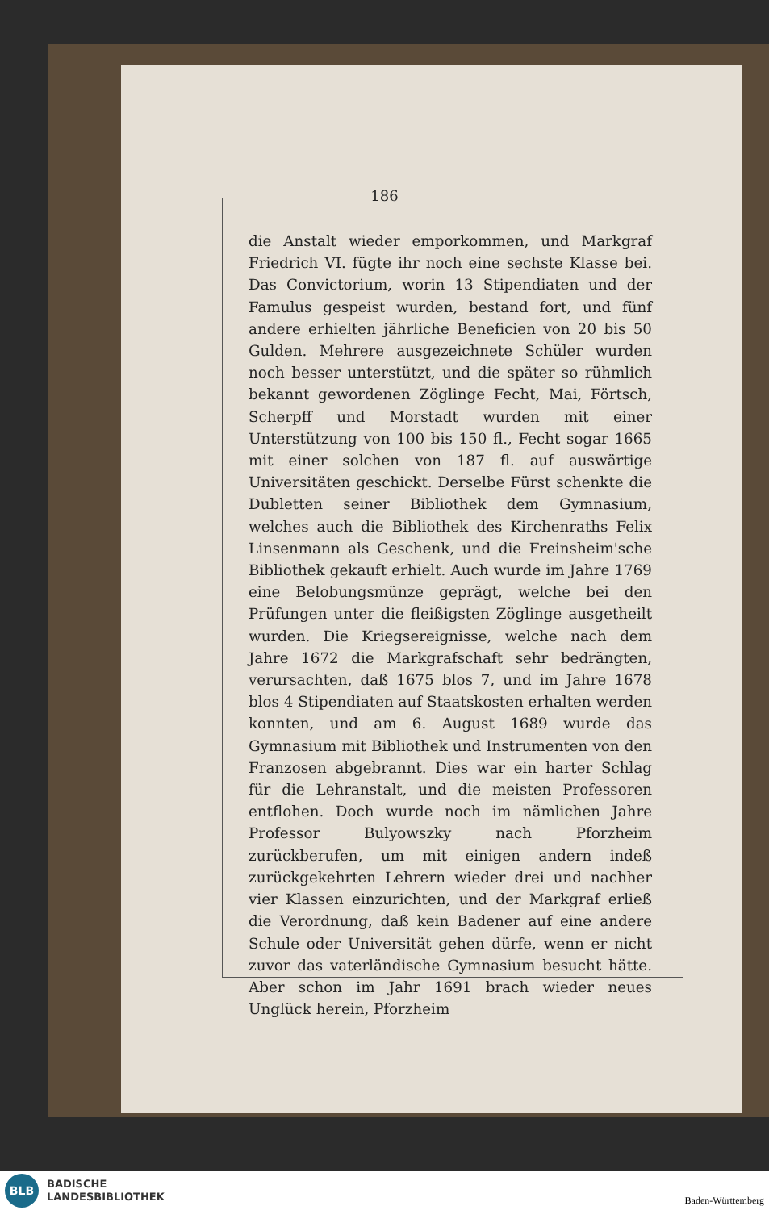186
die Anstalt wieder emporkommen, und Markgraf Friedrich VI. fügte ihr noch eine sechste Klasse bei. Das Convictorium, worin 13 Stipendiaten und der Famulus gespeist wurden, bestand fort, und fünf andere erhielten jährliche Beneficien von 20 bis 50 Gulden. Mehrere ausgezeichnete Schüler wurden noch besser unterstützt, und die später so rühmlich bekannt gewordenen Zöglinge Fecht, Mai, Förtsch, Scherpff und Morstadt wurden mit einer Unterstützung von 100 bis 150 fl., Fecht sogar 1665 mit einer solchen von 187 fl. auf auswärtige Universitäten geschickt. Derselbe Fürst schenkte die Dubletten seiner Bibliothek dem Gymnasium, welches auch die Bibliothek des Kirchenraths Felix Linsenmann als Geschenk, und die Freinsheim'sche Bibliothek gekauft erhielt. Auch wurde im Jahre 1769 eine Belobungsmünze geprägt, welche bei den Prüfungen unter die fleißigsten Zöglinge ausgetheilt wurden. Die Kriegsereignisse, welche nach dem Jahre 1672 die Markgrafschaft sehr bedrängten, verursachten, daß 1675 blos 7, und im Jahre 1678 blos 4 Stipendiaten auf Staatskosten erhalten werden konnten, und am 6. August 1689 wurde das Gymnasium mit Bibliothek und Instrumenten von den Franzosen abgebrannt. Dies war ein harter Schlag für die Lehranstalt, und die meisten Professoren entflohen. Doch wurde noch im nämlichen Jahre Professor Bulyowszky nach Pforzheim zurückberufen, um mit einigen andern indeß zurückgekehrten Lehrern wieder drei und nachher vier Klassen einzurichten, und der Markgraf erließ die Verordnung, daß kein Badener auf eine andere Schule oder Universität gehen dürfe, wenn er nicht zuvor das vaterländische Gymnasium besucht hätte. Aber schon im Jahr 1691 brach wieder neues Unglück herein, Pforzheim
BLB
BADISCHE
LANDESBIBLIOTHEK
Baden-Württemberg